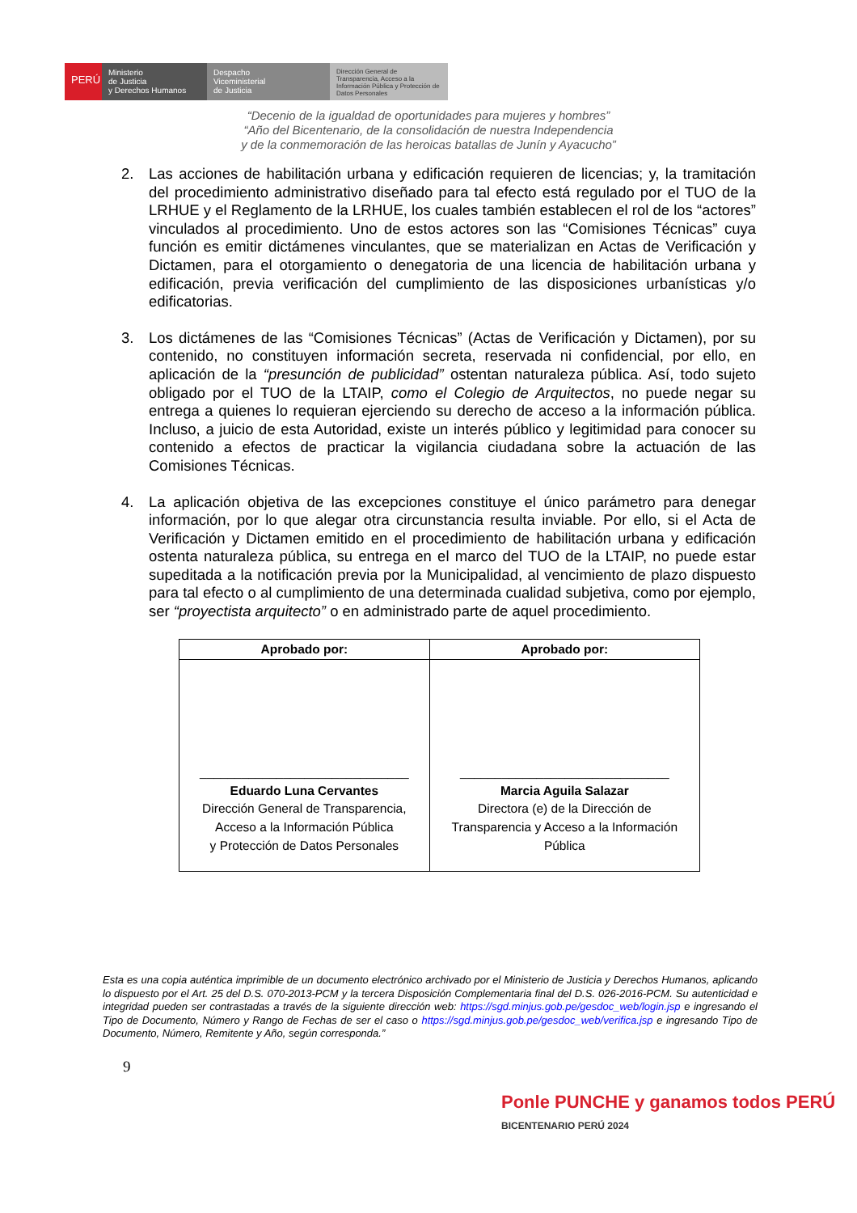PERÚ
Ministerio
de Justicia
y Derechos Humanos
Despacho
Viceministerial
de Justicia
Dirección General de Transparencia, Acceso a la Información Pública y Protección de Datos Personales
“Decenio de la igualdad de oportunidades para mujeres y hombres”
“Año del Bicentenario, de la consolidación de nuestra Independencia
y de la conmemoración de las heroicas batallas de Junín y Ayacucho”
2. Las acciones de habilitación urbana y edificación requieren de licencias; y, la tramitación del procedimiento administrativo diseñado para tal efecto está regulado por el TUO de la LRHUE y el Reglamento de la LRHUE, los cuales también establecen el rol de los “actores” vinculados al procedimiento. Uno de estos actores son las “Comisiones Técnicas” cuya función es emitir dictámenes vinculantes, que se materializan en Actas de Verificación y Dictamen, para el otorgamiento o denegatoria de una licencia de habilitación urbana y edificación, previa verificación del cumplimiento de las disposiciones urbanísticas y/o edificatorias.
3. Los dictámenes de las “Comisiones Técnicas” (Actas de Verificación y Dictamen), por su contenido, no constituyen información secreta, reservada ni confidencial, por ello, en aplicación de la “presunción de publicidad” ostentan naturaleza pública. Así, todo sujeto obligado por el TUO de la LTAIP, como el Colegio de Arquitectos, no puede negar su entrega a quienes lo requieran ejerciendo su derecho de acceso a la información pública. Incluso, a juicio de esta Autoridad, existe un interés público y legitimidad para conocer su contenido a efectos de practicar la vigilancia ciudadana sobre la actuación de las Comisiones Técnicas.
4. La aplicación objetiva de las excepciones constituye el único parámetro para denegar información, por lo que alegar otra circunstancia resulta inviable. Por ello, si el Acta de Verificación y Dictamen emitido en el procedimiento de habilitación urbana y edificación ostenta naturaleza pública, su entrega en el marco del TUO de la LTAIP, no puede estar supeditada a la notificación previa por la Municipalidad, al vencimiento de plazo dispuesto para tal efecto o al cumplimiento de una determinada cualidad subjetiva, como por ejemplo, ser “proyectista arquitecto” o en administrado parte de aquel procedimiento.
| Aprobado por: | Aprobado por: |
| --- | --- |
| ______________________________ Eduardo Luna Cervantes Dirección General de Transparencia, Acceso a la Información Pública y Protección de Datos Personales | ______________________________ Marcia Aguila Salazar Directora (e) de la Dirección de Transparencia y Acceso a la Información Pública |
Esta es una copia auténtica imprimible de un documento electrónico archivado por el Ministerio de Justicia y Derechos Humanos, aplicando lo dispuesto por el Art. 25 del D.S. 070-2013-PCM y la tercera Disposición Complementaria final del D.S. 026-2016-PCM. Su autenticidad e integridad pueden ser contrastadas a través de la siguiente dirección web: https://sgd.minjus.gob.pe/gesdoc_web/login.jsp e ingresando el Tipo de Documento, Número y Rango de Fechas de ser el caso o https://sgd.minjus.gob.pe/gesdoc_web/verifica.jsp e ingresando Tipo de Documento, Número, Remitente y Año, según corresponda.”
9
Ponle PUNCHE y ganamos todos PERÚ BICENTENARIO PERÚ 2024